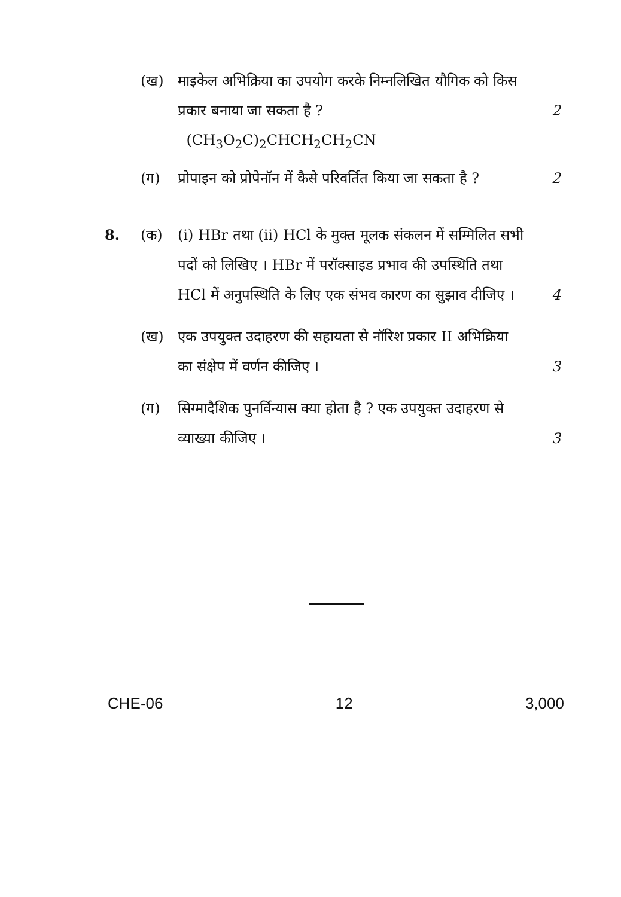(ख) माइकेल अभिक्रिया का उपयोग करके निम्नलिखित यौगिक को किस प्रकार बनाया जा सकता है ?
2
(CH<sub>3</sub>O<sub>2</sub>C)<sub>2</sub>CHCH<sub>2</sub>CH<sub>2</sub>CN
(ग) प्रोपाइन को प्रोपेनॉन में कैसे परिवर्तित किया जा सकता है ?
2
8. (क) (i) HBr तथा (ii) HCl के मुक्त मूलक संकलन में सम्मिलित सभी पदों को लिखिए । HBr में परॉक्साइड प्रभाव की उपस्थिति तथा HCl में अनुपस्थिति के लिए एक संभव कारण का सुझाव दीजिए ।
4
(ख) एक उपयुक्त उदाहरण की सहायता से नॉरिश प्रकार II अभिक्रिया का संक्षेप में वर्णन कीजिए ।
3
(ग) सिग्मादैशिक पुनर्विन्यास क्या होता है ? एक उपयुक्त उदाहरण से व्याख्या कीजिए ।
3
CHE-06 12 3,000